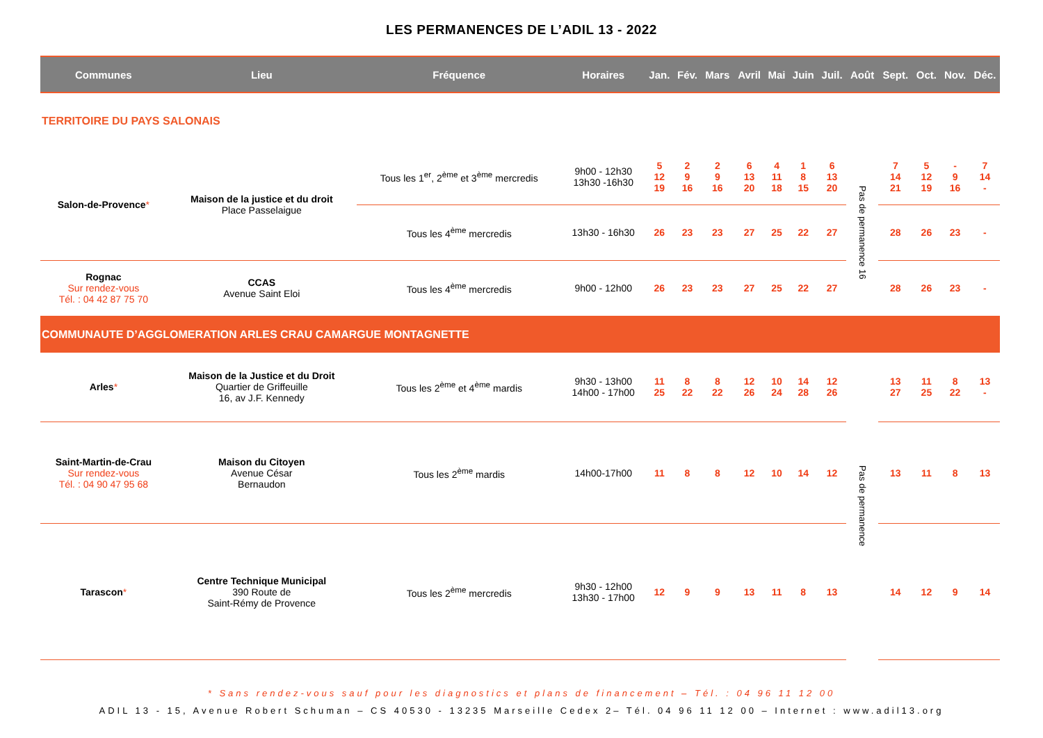LES PERMANENCES DE L’ADIL 13 - 2022
| Communes | Lieu | Fréquence | Horaires | Jan. | Fév. | Mars | Avril | Mai | Juin | Juil. | Août | Sept. | Oct. | Nov. | Déc. |
| --- | --- | --- | --- | --- | --- | --- | --- | --- | --- | --- | --- | --- | --- | --- | --- |
| TERRITOIRE DU PAYS SALONAIS | | | | | | | | | | | | | | | |
| Salon-de-Provence * | Maison de la justice et du droit Place Passelaigue | Tous les 1<sup>er</sup>, 2<sup>ème</sup> et 3<sup>ème</sup> mercredis | 9h00 - 12h30 13h30 -16h30 | 5 12 19 | 2 9 16 | 2 9 16 | 6 13 20 | 4 11 18 | 1 8 15 | 6 13 20 | Pas de permanence 16 | 7 14 21 | 5 12 19 | - 9 16 | 7 14 - |
| | | Tous les 4<sup>ème</sup> mercredis | 13h30 - 16h30 | 26 | 23 | 23 | 27 | 25 | 22 | 27 | | 28 | 26 | 23 | - |
| Rognac Sur rendez-vous Tél. : 04 42 87 75 70 | CCAS Avenue Saint Eloi | Tous les 4<sup>ème</sup> mercredis | 9h00 - 12h00 | 26 | 23 | 23 | 27 | 25 | 22 | 27 | | 28 | 26 | 23 | - |
| COMMUNAUTE D’AGGLOMERATION ARLES CRAU CAMARGUE MONTAGNETTE | | | | | | | | | | | | | | | |
| Arles * | Maison de la Justice et du Droit Quartier de Griffeuille 16, av J.F. Kennedy | Tous les 2<sup>ème</sup> et 4<sup>ème</sup> mardis | 9h30 - 13h00 14h00 - 17h00 | 11 25 | 8 22 | 8 22 | 12 26 | 10 24 | 14 28 | 12 26 | Pas de permanence | 13 27 | 11 25 | 8 22 | 13 - |
| Saint-Martin-de-Crau Sur rendez-vous Tél. : 04 90 47 95 68 | Maison du Citoyen Avenue César Bernaudon | Tous les 2<sup>ème</sup> mardis | 14h00-17h00 | 11 | 8 | 8 | 12 | 10 | 14 | 12 | | 13 | 11 | 8 | 13 |
| Tarascon * | Centre Technique Municipal 390 Route de Saint-Rémy de Provence | Tous les 2<sup>ème</sup> mercredis | 9h30 - 12h00 13h30 - 17h00 | 12 | 9 | 9 | 13 | 11 | 8 | 13 | | 14 | 12 | 9 | 14 |
* Sans rendez-vous sauf pour les diagnostics et plans de financement – Tél. : 04 96 11 12 00
ADIL 13 - 15, Avenue Robert Schuman – CS 40530 - 13235 Marseille Cedex 2– Tél. 04 96 11 12 00 – Internet : www.adil13.org